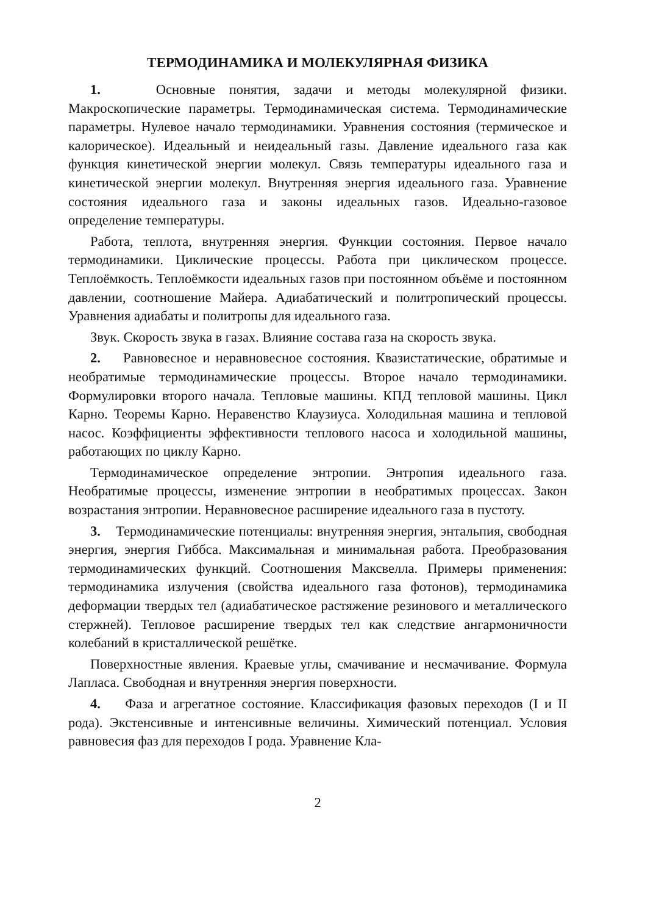ТЕРМОДИНАМИКА И МОЛЕКУЛЯРНАЯ ФИЗИКА
1. Основные понятия, задачи и методы молекулярной физики. Макроскопические параметры. Термодинамическая система. Термодинамические параметры. Нулевое начало термодинамики. Уравнения состояния (термическое и калорическое). Идеальный и неидеальный газы. Давление идеального газа как функция кинетической энергии молекул. Связь температуры идеального газа и кинетической энергии молекул. Внутренняя энергия идеального газа. Уравнение состояния идеального газа и законы идеальных газов. Идеально-газовое определение температуры.
Работа, теплота, внутренняя энергия. Функции состояния. Первое начало термодинамики. Циклические процессы. Работа при циклическом процессе. Теплоёмкость. Теплоёмкости идеальных газов при постоянном объёме и постоянном давлении, соотношение Майера. Адиабатический и политропический процессы. Уравнения адиабаты и политропы для идеального газа.
Звук. Скорость звука в газах. Влияние состава газа на скорость звука.
2. Равновесное и неравновесное состояния. Квазистатические, обратимые и необратимые термодинамические процессы. Второе начало термодинамики. Формулировки второго начала. Тепловые машины. КПД тепловой машины. Цикл Карно. Теоремы Карно. Неравенство Клаузиуса. Холодильная машина и тепловой насос. Коэффициенты эффективности теплового насоса и холодильной машины, работающих по циклу Карно.
Термодинамическое определение энтропии. Энтропия идеального газа. Необратимые процессы, изменение энтропии в необратимых процессах. Закон возрастания энтропии. Неравновесное расширение идеального газа в пустоту.
3. Термодинамические потенциалы: внутренняя энергия, энтальпия, свободная энергия, энергия Гиббса. Максимальная и минимальная работа. Преобразования термодинамических функций. Соотношения Максвелла. Примеры применения: термодинамика излучения (свойства идеального газа фотонов), термодинамика деформации твердых тел (адиабатическое растяжение резинового и металлического стержней). Тепловое расширение твердых тел как следствие ангармоничности колебаний в кристаллической решётке.
Поверхностные явления. Краевые углы, смачивание и несмачивание. Формула Лапласа. Свободная и внутренняя энергия поверхности.
4. Фаза и агрегатное состояние. Классификация фазовых переходов (I и II рода). Экстенсивные и интенсивные величины. Химический потенциал. Условия равновесия фаз для переходов I рода. Уравнение Кла-
2